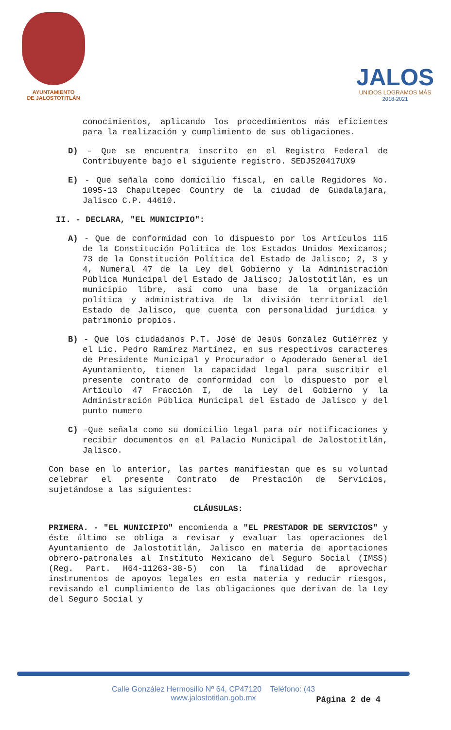AYUNTAMIENTO
DE JALOSTOTITLÁN
JALOS
UNIDOS LOGRAMOS MÁS
2018-2021
conocimientos, aplicando los procedimientos más eficientes para la realización y cumplimiento de sus obligaciones.
D) - Que se encuentra inscrito en el Registro Federal de Contribuyente bajo el siguiente registro. SEDJ520417UX9
E) - Que señala como domicilio fiscal, en calle Regidores No. 1095-13 Chapultepec Country de la ciudad de Guadalajara, Jalisco C.P. 44610.
II. - DECLARA, "EL MUNICIPIO":
A) - Que de conformidad con lo dispuesto por los Artículos 115 de la Constitución Política de los Estados Unidos Mexicanos; 73 de la Constitución Política del Estado de Jalisco; 2, 3 y 4, Numeral 47 de la Ley del Gobierno y la Administración Pública Municipal del Estado de Jalisco; Jalostotitlán, es un municipio libre, así como una base de la organización política y administrativa de la división territorial del Estado de Jalisco, que cuenta con personalidad jurídica y patrimonio propios.
B) - Que los ciudadanos P.T. José de Jesús González Gutiérrez y el Lic. Pedro Ramírez Martínez, en sus respectivos caracteres de Presidente Municipal y Procurador o Apoderado General del Ayuntamiento, tienen la capacidad legal para suscribir el presente contrato de conformidad con lo dispuesto por el Artículo 47 Fracción I, de la Ley del Gobierno y la Administración Pública Municipal del Estado de Jalisco y del punto numero
C) -Que señala como su domicilio legal para oír notificaciones y recibir documentos en el Palacio Municipal de Jalostotitlán, Jalisco.
Con base en lo anterior, las partes manifiestan que es su voluntad celebrar el presente Contrato de Prestación de Servicios, sujetándose a las siguientes:
CLÁUSULAS:
PRIMERA. - "EL MUNICIPIO" encomienda a "EL PRESTADOR DE SERVICIOS" y éste último se obliga a revisar y evaluar las operaciones del Ayuntamiento de Jalostotitlán, Jalisco en materia de aportaciones obrero-patronales al Instituto Mexicano del Seguro Social (IMSS) (Reg. Part. H64-11263-38-5) con la finalidad de aprovechar instrumentos de apoyos legales en esta materia y reducir riesgos, revisando el cumplimiento de las obligaciones que derivan de la Ley del Seguro Social y
Calle González Hermosillo Nº 64, CP47120 Teléfono: (43
www.jalostotitlan.gob.mx
Página 2 de 4